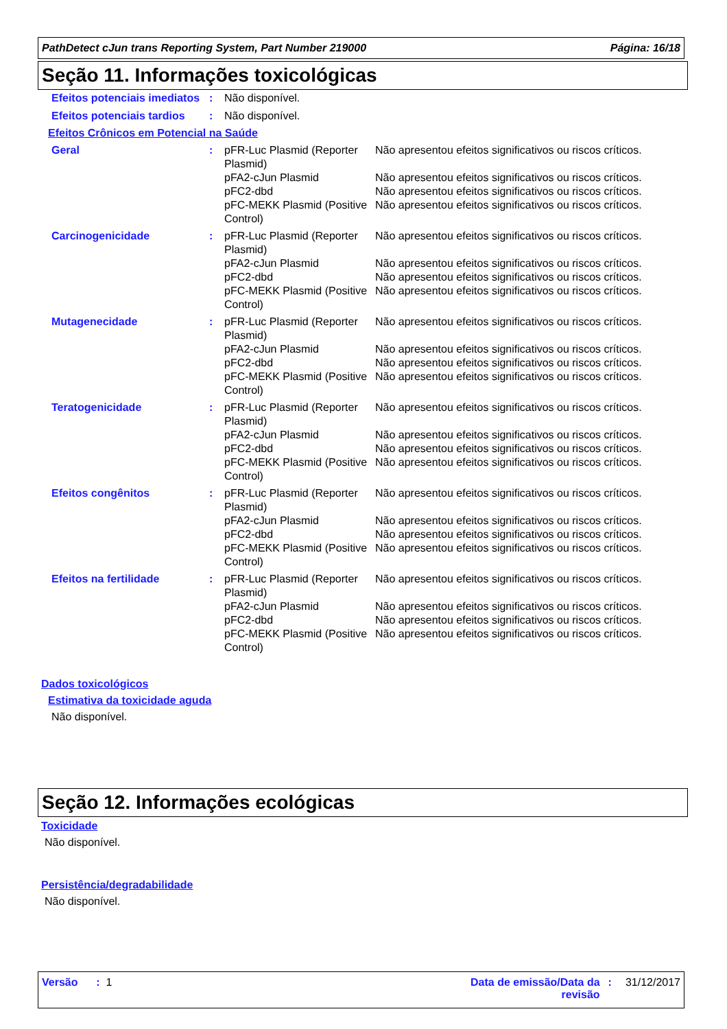PathDetect cJun trans Reporting System, Part Number 219000 Página: 16/18
Seção 11. Informações toxicológicas
| Efeitos potenciais imediatos | : | Não disponível. |
| Efeitos potenciais tardios | : | Não disponível. |
Efeitos Crônicos em Potencial na Saúde
| Geral | : | pFR-Luc Plasmid (Reporter Plasmid) pFA2-cJun Plasmid pFC2-dbd pFC-MEKK Plasmid (Positive Control) | Não apresentou efeitos significativos ou riscos críticos. Não apresentou efeitos significativos ou riscos críticos. Não apresentou efeitos significativos ou riscos críticos. Não apresentou efeitos significativos ou riscos críticos. |
| Carcinogenicidade | : | pFR-Luc Plasmid (Reporter Plasmid) pFA2-cJun Plasmid pFC2-dbd pFC-MEKK Plasmid (Positive Control) | Não apresentou efeitos significativos ou riscos críticos. Não apresentou efeitos significativos ou riscos críticos. Não apresentou efeitos significativos ou riscos críticos. Não apresentou efeitos significativos ou riscos críticos. |
| Mutagenecidade | : | pFR-Luc Plasmid (Reporter Plasmid) pFA2-cJun Plasmid pFC2-dbd pFC-MEKK Plasmid (Positive Control) | Não apresentou efeitos significativos ou riscos críticos. Não apresentou efeitos significativos ou riscos críticos. Não apresentou efeitos significativos ou riscos críticos. Não apresentou efeitos significativos ou riscos críticos. |
| Teratogenicidade | : | pFR-Luc Plasmid (Reporter Plasmid) pFA2-cJun Plasmid pFC2-dbd pFC-MEKK Plasmid (Positive Control) | Não apresentou efeitos significativos ou riscos críticos. Não apresentou efeitos significativos ou riscos críticos. Não apresentou efeitos significativos ou riscos críticos. Não apresentou efeitos significativos ou riscos críticos. |
| Efeitos congênitos | : | pFR-Luc Plasmid (Reporter Plasmid) pFA2-cJun Plasmid pFC2-dbd pFC-MEKK Plasmid (Positive Control) | Não apresentou efeitos significativos ou riscos críticos. Não apresentou efeitos significativos ou riscos críticos. Não apresentou efeitos significativos ou riscos críticos. Não apresentou efeitos significativos ou riscos críticos. |
| Efeitos na fertilidade | : | pFR-Luc Plasmid (Reporter Plasmid) pFA2-cJun Plasmid pFC2-dbd pFC-MEKK Plasmid (Positive Control) | Não apresentou efeitos significativos ou riscos críticos. Não apresentou efeitos significativos ou riscos críticos. Não apresentou efeitos significativos ou riscos críticos. Não apresentou efeitos significativos ou riscos críticos. |
Dados toxicológicos
Estimativa da toxicidade aguda
Não disponível.
Seção 12. Informações ecológicas
Toxicidade
Não disponível.
Persistência/degradabilidade
Não disponível.
Versão : 1 Data de emissão/Data da revisão: 31/12/2017